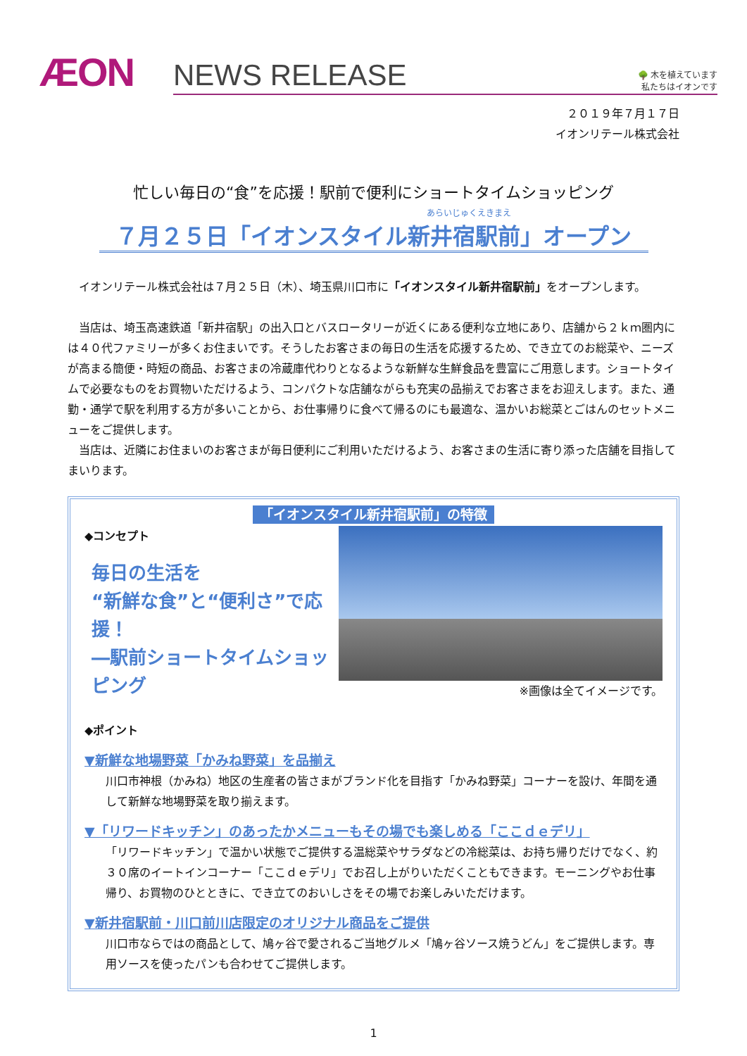ÆON
NEWS RELEASE 🌳 木を植えています
私たちはイオンです
２０１９年７月１７日
イオンリテール株式会社
忙しい毎日の“食”を応援！駅前で便利にショートタイムショッピング
あらいじゅくえきまえ
７月２５日「イオンスタイル新井宿駅前」オープン
　イオンリテール株式会社は７月２５日（木）、埼玉県川口市に「イオンスタイル新井宿駅前」をオープンします。
　当店は、埼玉高速鉄道「新井宿駅」の出入口とバスロータリーが近くにある便利な立地にあり、店舗から２ｋｍ圏内には４０代ファミリーが多くお住まいです。そうしたお客さまの毎日の生活を応援するため、でき立てのお総菜や、ニーズが高まる簡便・時短の商品、お客さまの冷蔵庫代わりとなるような新鮮な生鮮食品を豊富にご用意します。ショートタイムで必要なものをお買物いただけるよう、コンパクトな店舗ながらも充実の品揃えでお客さまをお迎えします。また、通勤・通学で駅を利用する方が多いことから、お仕事帰りに食べて帰るのにも最適な、温かいお総菜とごはんのセットメニューをご提供します。
　当店は、近隣にお住まいのお客さまが毎日便利にご利用いただけるよう、お客さまの生活に寄り添った店舗を目指してまいります。
「イオンスタイル新井宿駅前」の特徴
◆コンセプト
毎日の生活を
“新鮮な食”と“便利さ”で応援！
―駅前ショートタイムショッピング
◆ポイント
※画像は全てイメージです。
▼新鮮な地場野菜「かみね野菜」を品揃え
川口市神根（かみね）地区の生産者の皆さまがブランド化を目指す「かみね野菜」コーナーを設け、年間を通して新鮮な地場野菜を取り揃えます。
▼「リワードキッチン」のあったかメニューもその場でも楽しめる「ここｄｅデリ」
「リワードキッチン」で温かい状態でご提供する温総菜やサラダなどの冷総菜は、お持ち帰りだけでなく、約３０席のイートインコーナー「ここｄｅデリ」でお召し上がりいただくこともできます。モーニングやお仕事帰り、お買物のひとときに、でき立てのおいしさをその場でお楽しみいただけます。
▼新井宿駅前・川口前川店限定のオリジナル商品をご提供
川口市ならではの商品として、鳩ヶ谷で愛されるご当地グルメ「鳩ヶ谷ソース焼うどん」をご提供します。専用ソースを使ったパンも合わせてご提供します。
1